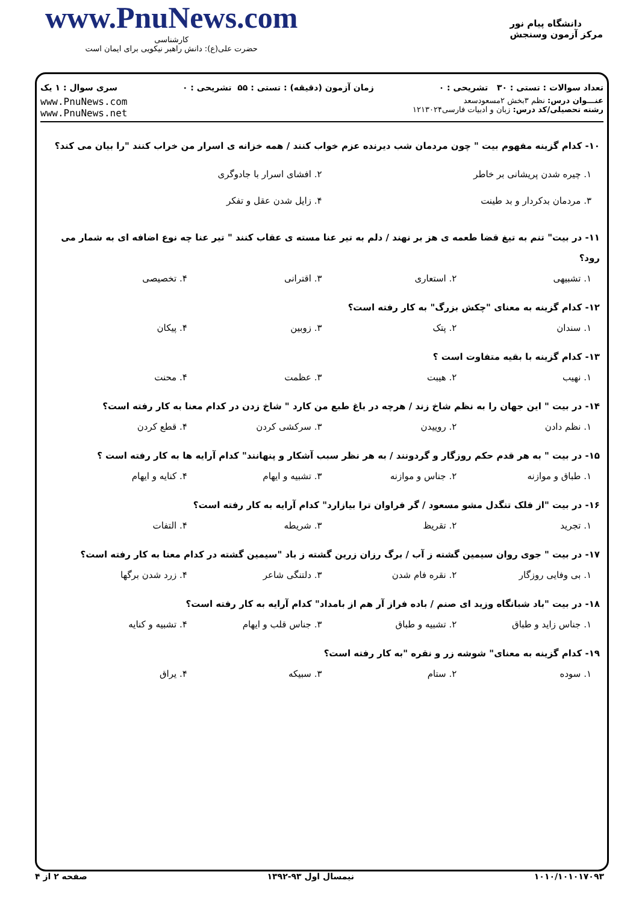www.PnuNews.com
کارشناسی
حضرت علی(ع): دانش راهبر نیکویی برای ایمان است
دانشگاه پیام نور
مرکز آزمون وسنجش
تعداد سوالات : تستی : ۳۰ تشریحی : ۰ زمان آزمون (دقیقه) : تستی : ۵۵ تشریحی : ۰ سری سوال : ۱ یک
عنـــوان درس: نظم ۳بخش ۲مسعودسعد
رشته تحصیلی/کد درس: زبان و ادبیات فارسی۱۲۱۳۰۲۴
www.PnuNews.com
www.PnuNews.net
۱۰- کدام گزینه مفهوم بیت " چون مردمان شب دیرنده عزم خواب کنند / همه خزانه ی اسرار من خراب کنند "را بیان می کند؟
۱. چیره شدن پریشانی بر خاطر
۳. مردمان بدکردار و بد طینت ۲. افشای اسرار با جادوگری
۴. زایل شدن عقل و تفکر
۱۱- در بیت" تنم به تیغ قضا طعمه ی هز بر نهند / دلم به تیر عنا مسته ی عقاب کنند " تیر عنا چه نوع اضافه ای به شمار می رود؟
۱. تشبیهی ۲. استعاری ۳. اقترانی ۴. تخصیصی
۱۲- کدام گزینه به معنای "چکش بزرگ" به کار رفته است؟
۱. سندان ۲. پتک ۳. زوبین ۴. پیکان
۱۳- کدام گزینه با بقیه متفاوت است ؟
۱. نهیب ۲. هیبت ۳. عظمت ۴. محنت
۱۴- در بیت " این جهان را به نظم شاخ زند / هرچه در باغ طبع من کارد " شاخ زدن در کدام معنا به کار رفته است؟
۱. نظم دادن ۲. روییدن ۳. سرکشی کردن ۴. قطع کردن
۱۵- در بیت " به هر قدم حکم روزگار و گردونند / به هر نظر سبب آشکار و پنهانند" کدام آرایه ها به کار رفته است ؟
۱. طباق و موازنه ۲. جناس و موازنه ۳. تشبیه و ایهام ۴. کنایه و ایهام
۱۶- در بیت "از فلک تنگدل مشو مسعود / گر فراوان ترا بیازارد" کدام آرایه به کار رفته است؟
۱. تجرید ۲. تقریظ ۳. شریطه ۴. التفات
۱۷- در بیت " جوی روان سیمین گشته ز آب / برگ رزان زرین گشته ز باد "سیمین گشته در کدام معنا به کار رفته است؟
۱. بی وفایی روزگار ۲. نقره فام شدن ۳. دلتنگی شاعر ۴. زرد شدن برگها
۱۸- در بیت "باد شبانگاه وزید ای صنم / باده فراز آر هم از بامداد" کدام آرایه به کار رفته است؟
۱. جناس زاید و طباق ۲. تشبیه و طباق ۳. جناس قلب و ایهام ۴. تشبیه و کنایه
۱۹- کدام گزینه به معنای" شوشه زر و نقره "به کار رفته است؟
۱. سوده ۲. ستام ۳. سبیکه ۴. یراق
۱۰۱۰/۱۰۱۰۱۷۰۹۳ نیمسال اول ۹۳-۱۳۹۲ صفحه ۲ از ۴